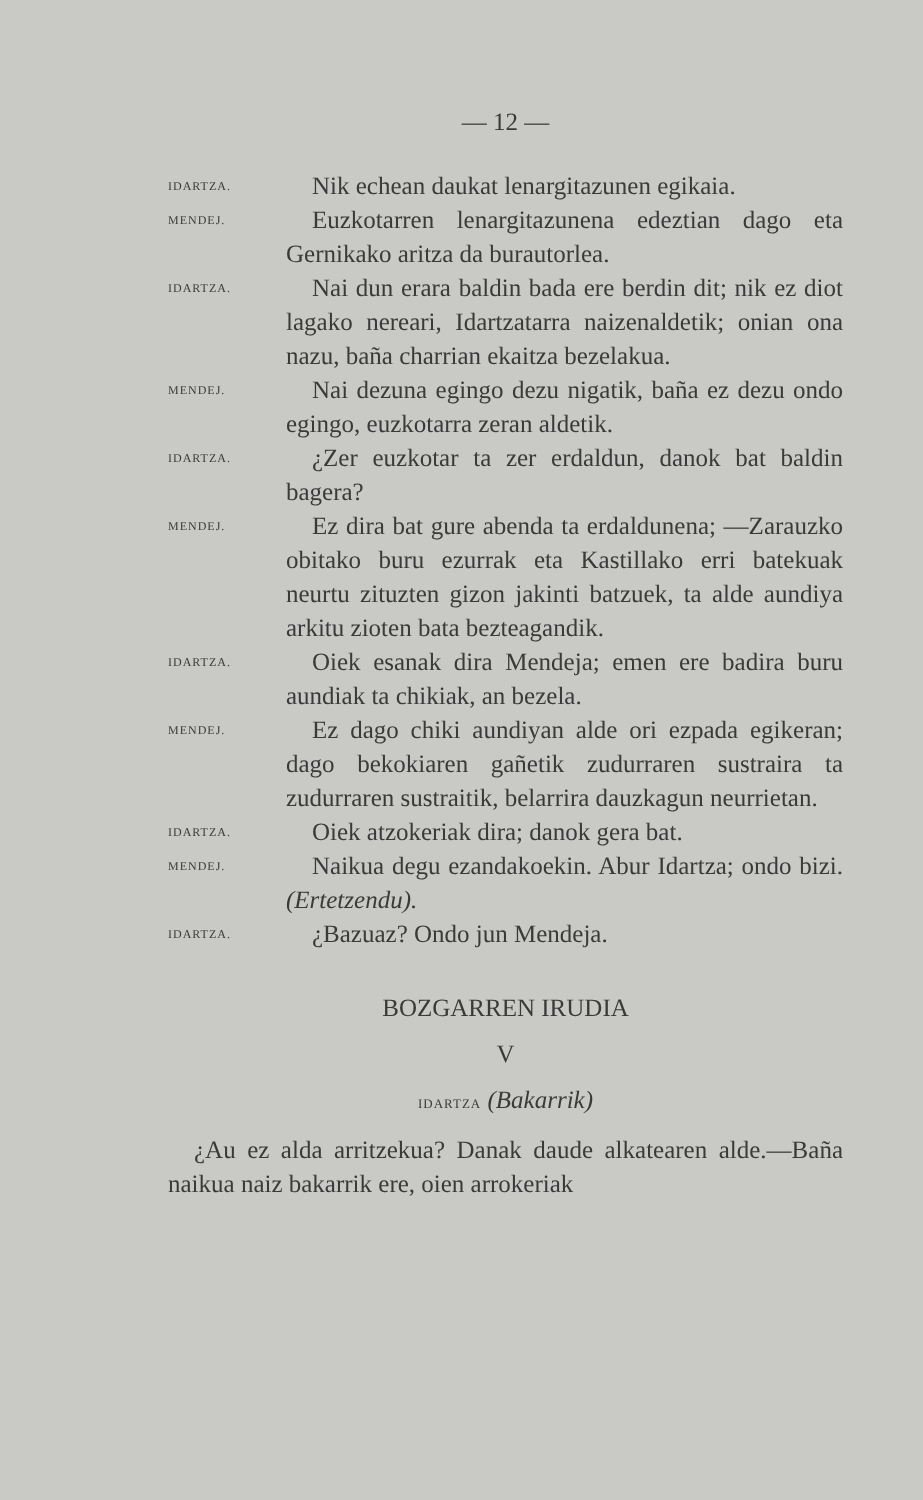— 12 —
IDARTZA.
Nik echean daukat lenargitazunen egikaia.
MENDEJ.
Euzkotarren lenargitazunena edeztian dago eta Gernikako aritza da burautorlea.
IDARTZA.
Nai dun erara baldin bada ere berdin dit; nik ez diot lagako nereari, Idartzatarra naizenaldetik; onian ona nazu, baña charrian ekaitza bezelakua.
MENDEJ.
Nai dezuna egingo dezu nigatik, baña ez dezu ondo egingo, euzkotarra zeran aldetik.
IDARTZA.
¿Zer euzkotar ta zer erdaldun, danok bat baldin bagera?
MENDEJ.
Ez dira bat gure abenda ta erdaldunena; —Zarauzko obitako buru ezurrak eta Kastillako erri batekuak neurtu zituzten gizon jakinti batzuek, ta alde aundiya arkitu zioten bata bezteagandik.
IDARTZA.
Oiek esanak dira Mendeja; emen ere badira buru aundiak ta chikiak, an bezela.
MENDEJ.
Ez dago chiki aundiyan alde ori ezpada egikeran; dago bekokiaren gañetik zudurraren sustraira ta zudurraren sustraitik, belarrira dauzkagun neurrietan.
IDARTZA.
Oiek atzokeriak dira; danok gera bat.
MENDEJ.
Naikua degu ezandakoekin. Abur Idartza; ondo bizi. (Ertetzendu).
IDARTZA.
¿Bazuaz? Ondo jun Mendeja.
BOZGARREN IRUDIA
V
IDARTZA (Bakarrik)
¿Au ez alda arritzekua? Danak daude alkatearen alde.—Baña naikua naiz bakarrik ere, oien arrokeriak